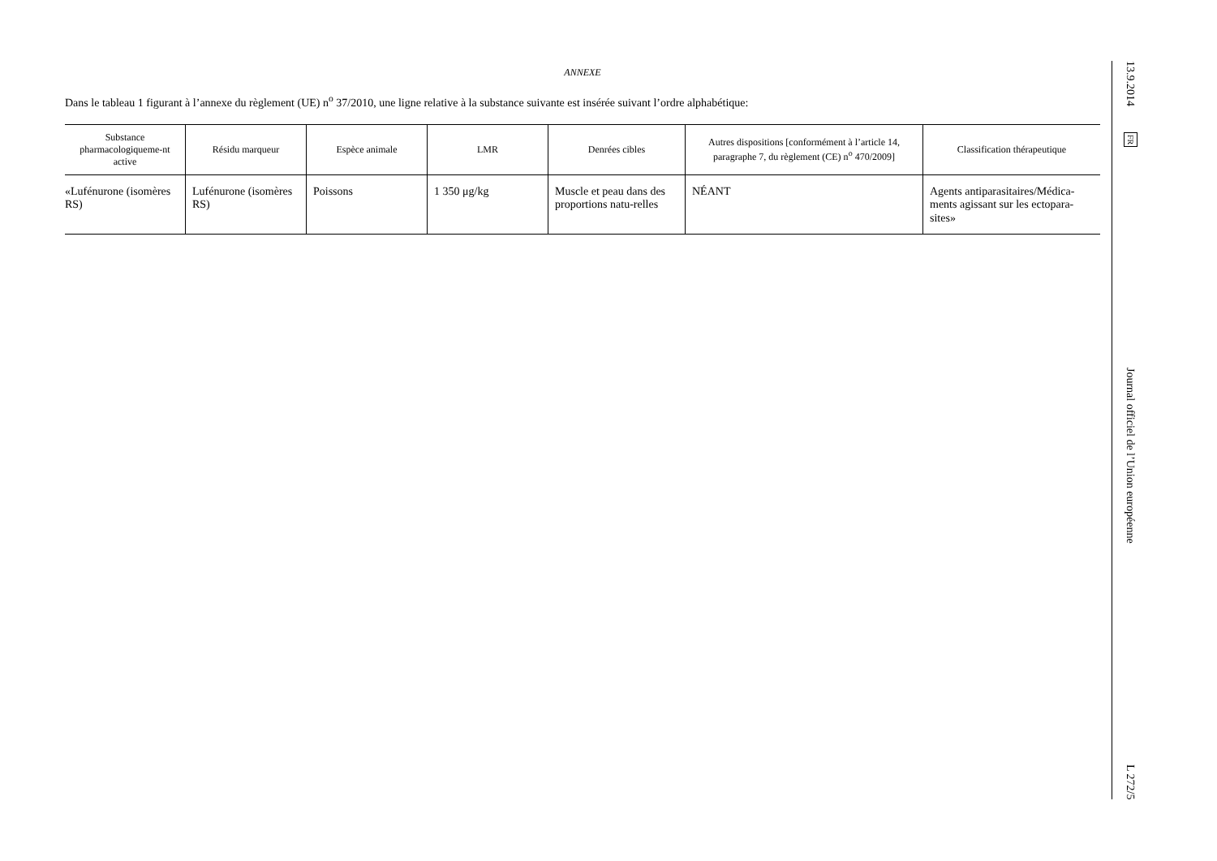ANNEXE
Dans le tableau 1 figurant à l’annexe du règlement (UE) n<sup>o</sup> 37/2010, une ligne relative à la substance suivante est insérée suivant l’ordre alphabétique:
| Substance pharmacologiqueme-nt active | Résidu marqueur | Espèce animale | LMR | Denrées cibles | Autres dispositions [conformément à l’article 14, paragraphe 7, du règlement (CE) n<sup>o</sup> 470/2009] | Classification thérapeutique |
| --- | --- | --- | --- | --- | --- | --- |
| «Lufénurone (isomères RS) | Lufénurone (isomères RS) | Poissons | 1 350 μg/kg | Muscle et peau dans des proportions natu-relles | NÉANT | Agents antiparasitaires/Médica-ments agissant sur les ectopara-sites» |
13.9.2014 FR Journal officiel de l’Union européenne L 272/5